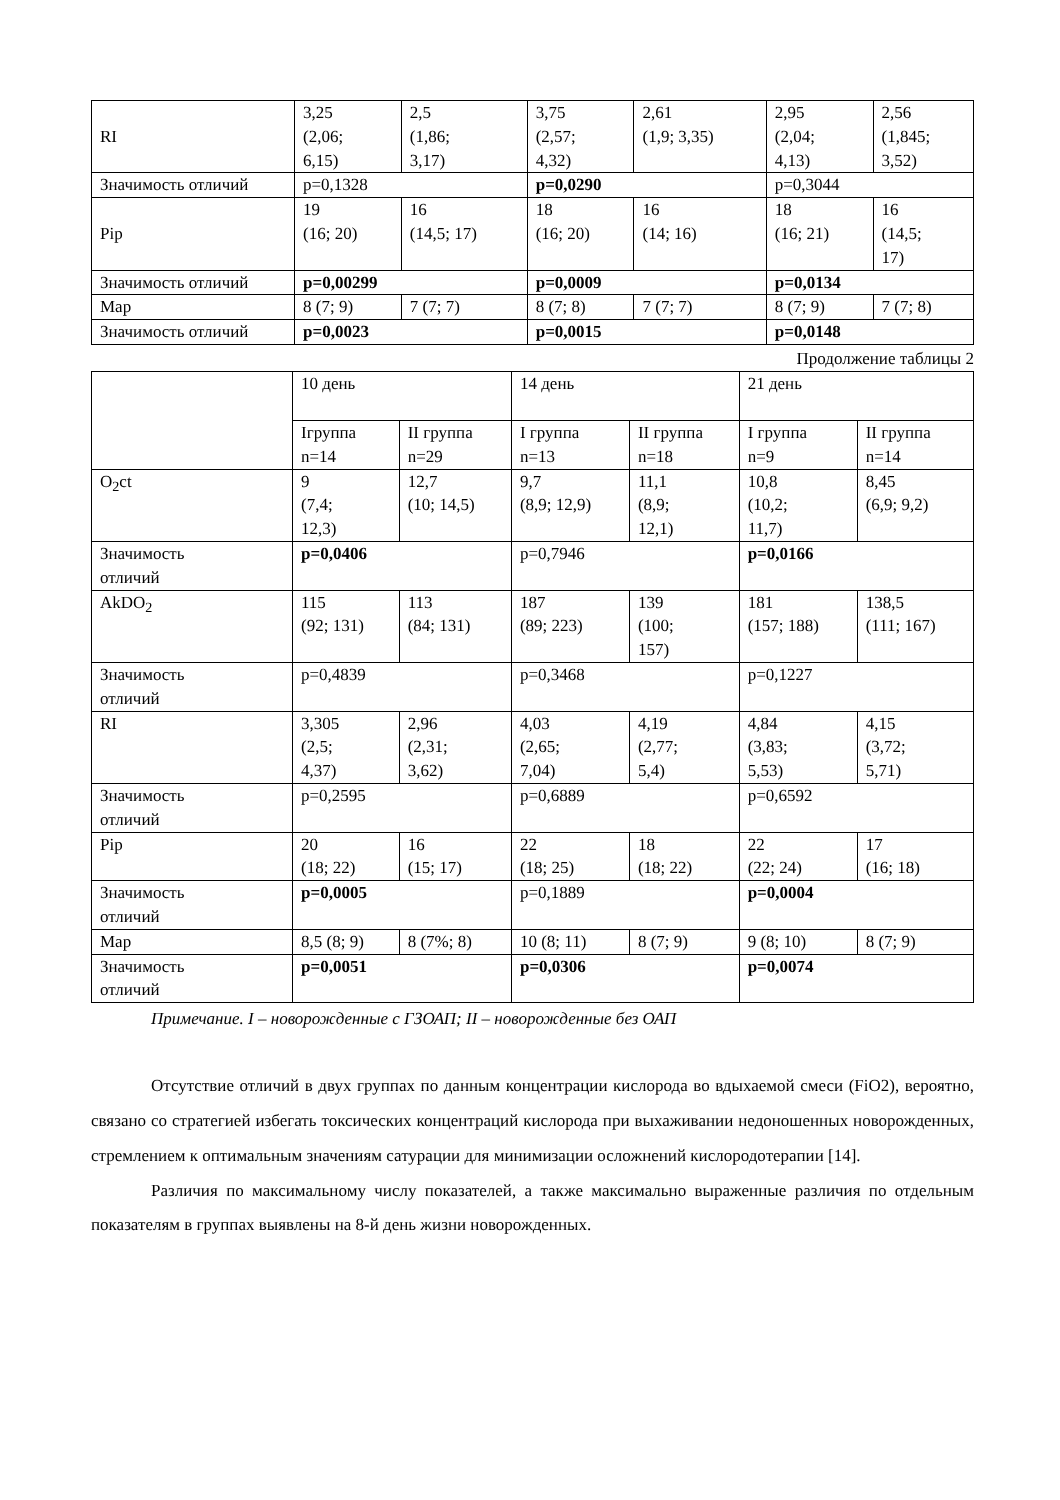| RI | 3,25 (2,06; 6,15) | 2,5 (1,86; 3,17) | 3,75 (2,57; 4,32) | 2,61 (1,9; 3,35) | 2,95 (2,04; 4,13) | 2,56 (1,845; 3,52) |
| Значимость отличий | p=0,1328 | | p=0,0290 | | p=0,3044 | |
| Pip | 19 (16; 20) | 16 (14,5; 17) | 18 (16; 20) | 16 (14; 16) | 18 (16; 21) | 16 (14,5; 17) |
| Значимость отличий | p=0,00299 | | p=0,0009 | | p=0,0134 | |
| Map | 8 (7; 9) | 7 (7; 7) | 8 (7; 8) | 7 (7; 7) | 8 (7; 9) | 7 (7; 8) |
| Значимость отличий | p=0,0023 | | p=0,0015 | | p=0,0148 | |
Продолжение таблицы 2
| | 10 день | | 14 день | | 21 день | |
| | Iгруппа n=14 | II группа n=29 | I группа n=13 | II группа n=18 | I группа n=9 | II группа n=14 |
| O<sub>2</sub>ct | 9 (7,4; 12,3) | 12,7 (10; 14,5) | 9,7 (8,9; 12,9) | 11,1 (8,9; 12,1) | 10,8 (10,2; 11,7) | 8,45 (6,9; 9,2) |
| Значимость отличий | p=0,0406 | | p=0,7946 | | p=0,0166 | |
| AkDO<sub>2</sub> | 115 (92; 131) | 113 (84; 131) | 187 (89; 223) | 139 (100; 157) | 181 (157; 188) | 138,5 (111; 167) |
| Значимость отличий | p=0,4839 | | p=0,3468 | | p=0,1227 | |
| RI | 3,305 (2,5; 4,37) | 2,96 (2,31; 3,62) | 4,03 (2,65; 7,04) | 4,19 (2,77; 5,4) | 4,84 (3,83; 5,53) | 4,15 (3,72; 5,71) |
| Значимость отличий | p=0,2595 | | p=0,6889 | | p=0,6592 | |
| Pip | 20 (18; 22) | 16 (15; 17) | 22 (18; 25) | 18 (18; 22) | 22 (22; 24) | 17 (16; 18) |
| Значимость отличий | p=0,0005 | | p=0,1889 | | p=0,0004 | |
| Map | 8,5 (8; 9) | 8 (7%; 8) | 10 (8; 11) | 8 (7; 9) | 9 (8; 10) | 8 (7; 9) |
| Значимость отличий | p=0,0051 | | p=0,0306 | | p=0,0074 | |
Примечание. I – новорожденные с ГЗОАП; II – новорожденные без ОАП
Отсутствие отличий в двух группах по данным концентрации кислорода во вдыхаемой смеси (FiO2), вероятно, связано со стратегией избегать токсических концентраций кислорода при выхаживании недоношенных новорожденных, стремлением к оптимальным значениям сатурации для минимизации осложнений кислородотерапии [14].
Различия по максимальному числу показателей, а также максимально выраженные различия по отдельным показателям в группах выявлены на 8-й день жизни новорожденных.